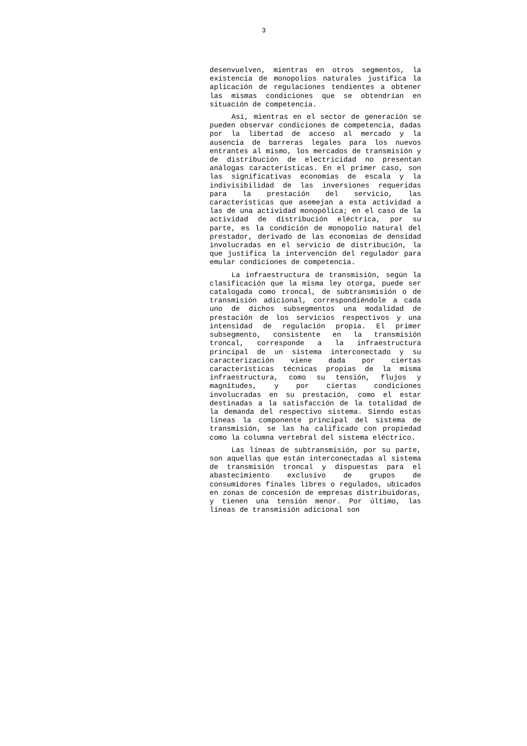3
desenvuelven, mientras en otros segmentos, la existencia de monopolios naturales justifica la aplicación de regulaciones tendientes a obtener las mismas condiciones que se obtendrían en situación de competencia.
Así, mientras en el sector de generación se pueden observar condiciones de competencia, dadas por la libertad de acceso al mercado y la ausencia de barreras legales para los nuevos entrantes al mismo, los mercados de transmisión y de distribución de electricidad no presentan análogas características. En el primer caso, son las significativas economías de escala y la indivisibilidad de las inversiones requeridas para la prestación del servicio, las características que asemejan a esta actividad a las de una actividad monopólica; en el caso de la actividad de distribución eléctrica, por su parte, es la condición de monopolio natural del prestador, derivado de las economías de densidad involucradas en el servicio de distribución, la que justifica la intervención del regulador para emular condiciones de competencia.
La infraestructura de transmisión, según la clasificación que la misma ley otorga, puede ser catalogada como troncal, de subtransmisión o de transmisión adicional, correspondiéndole a cada uno de dichos subsegmentos una modalidad de prestación de los servicios respectivos y una intensidad de regulación propia. El primer subsegmento, consistente en la transmisión troncal, corresponde a la infraestructura principal de un sistema interconectado y su caracterización viene dada por ciertas características técnicas propias de la misma infraestructura, como su tensión, flujos y magnitudes, y por ciertas condiciones involucradas en su prestación, como el estar destinadas a la satisfacción de la totalidad de la demanda del respectivo sistema. Siendo estas líneas la componente principal del sistema de transmisión, se las ha calificado con propiedad como la columna vertebral del sistema eléctrico.
Las líneas de subtransmisión, por su parte, son aquellas que están interconectadas al sistema de transmisión troncal y dispuestas para el abastecimiento exclusivo de grupos de consumidores finales libres o regulados, ubicados en zonas de concesión de empresas distribuidoras, y tienen una tensión menor. Por último, las líneas de transmisión adicional son